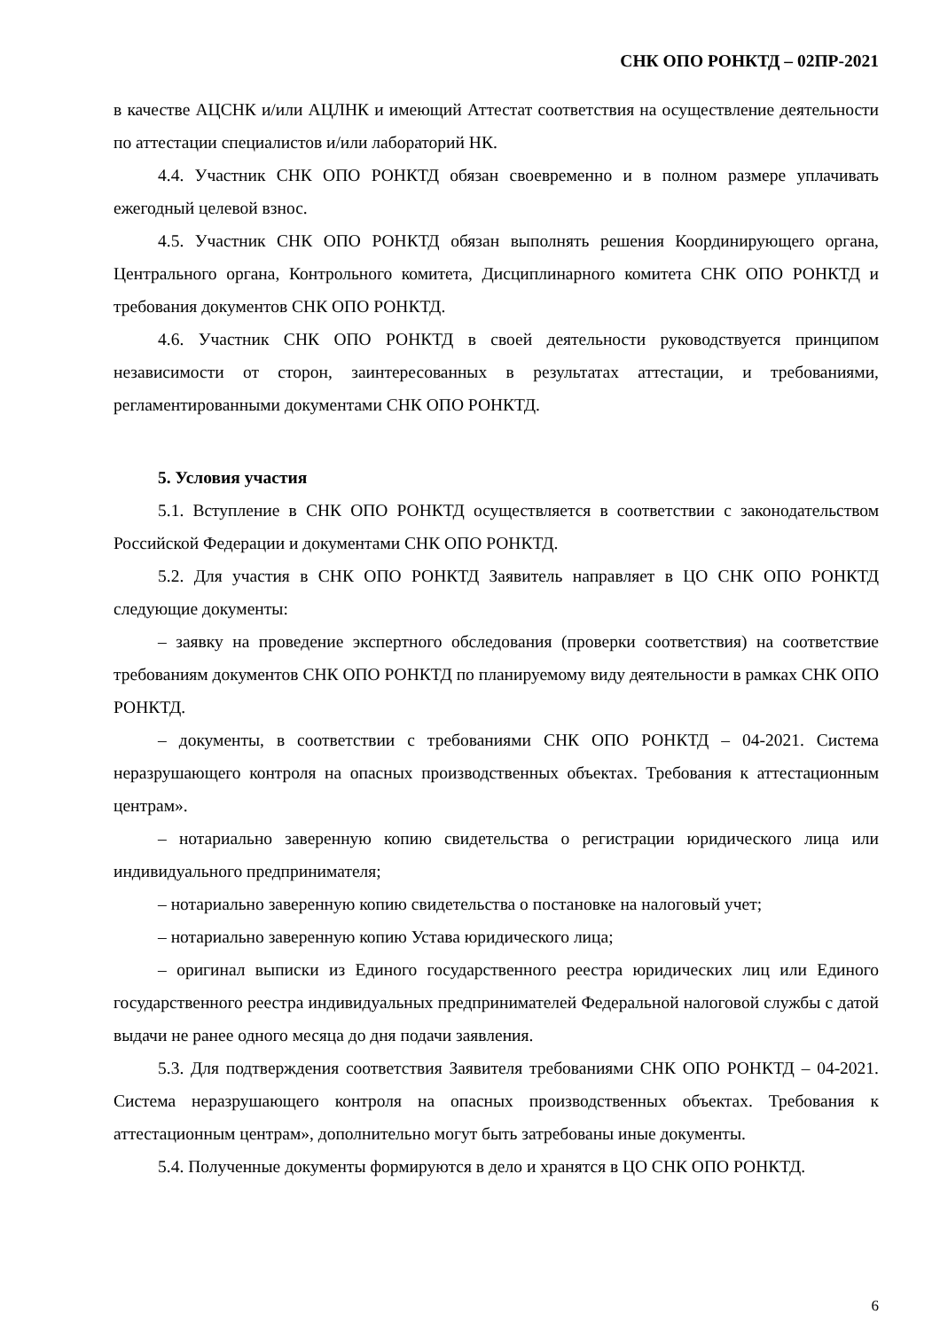СНК ОПО РОНКТД – 02ПР-2021
в качестве АЦСНК и/или АЦЛНК и имеющий Аттестат соответствия на осуществление деятельности по аттестации специалистов и/или лабораторий НК.
4.4. Участник СНК ОПО РОНКТД обязан своевременно и в полном размере уплачивать ежегодный целевой взнос.
4.5. Участник СНК ОПО РОНКТД обязан выполнять решения Координирующего органа, Центрального органа, Контрольного комитета, Дисциплинарного комитета СНК ОПО РОНКТД и требования документов СНК ОПО РОНКТД.
4.6. Участник СНК ОПО РОНКТД в своей деятельности руководствуется принципом независимости от сторон, заинтересованных в результатах аттестации, и требованиями, регламентированными документами СНК ОПО РОНКТД.
5. Условия участия
5.1. Вступление в СНК ОПО РОНКТД осуществляется в соответствии с законодательством Российской Федерации и документами СНК ОПО РОНКТД.
5.2. Для участия в СНК ОПО РОНКТД Заявитель направляет в ЦО СНК ОПО РОНКТД следующие документы:
– заявку на проведение экспертного обследования (проверки соответствия) на соответствие требованиям документов СНК ОПО РОНКТД по планируемому виду деятельности в рамках СНК ОПО РОНКТД.
– документы, в соответствии с требованиями СНК ОПО РОНКТД – 04-2021. Система неразрушающего контроля на опасных производственных объектах. Требования к аттестационным центрам».
– нотариально заверенную копию свидетельства о регистрации юридического лица или индивидуального предпринимателя;
– нотариально заверенную копию свидетельства о постановке на налоговый учет;
– нотариально заверенную копию Устава юридического лица;
– оригинал выписки из Единого государственного реестра юридических лиц или Единого государственного реестра индивидуальных предпринимателей Федеральной налоговой службы с датой выдачи не ранее одного месяца до дня подачи заявления.
5.3. Для подтверждения соответствия Заявителя требованиями СНК ОПО РОНКТД – 04-2021. Система неразрушающего контроля на опасных производственных объектах. Требования к аттестационным центрам», дополнительно могут быть затребованы иные документы.
5.4. Полученные документы формируются в дело и хранятся в ЦО СНК ОПО РОНКТД.
6